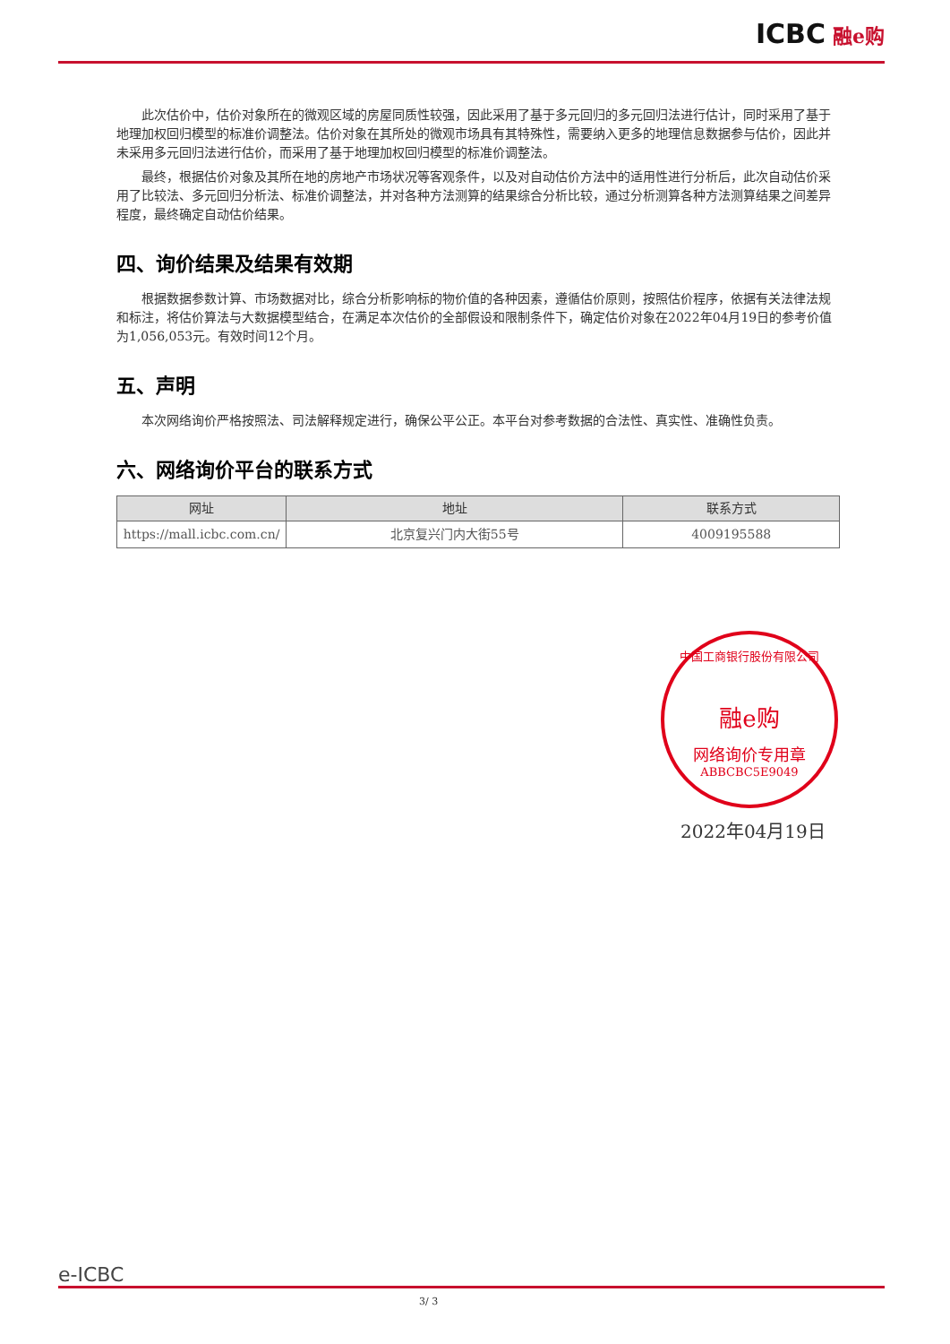ICBC 融e购
此次估价中，估价对象所在的微观区域的房屋同质性较强，因此采用了基于多元回归的多元回归法进行估计，同时采用了基于地理加权回归模型的标准价调整法。估价对象在其所处的微观市场具有其特殊性，需要纳入更多的地理信息数据参与估价，因此并未采用多元回归法进行估价，而采用了基于地理加权回归模型的标准价调整法。
最终，根据估价对象及其所在地的房地产市场状况等客观条件，以及对自动估价方法中的适用性进行分析后，此次自动估价采用了比较法、多元回归分析法、标准价调整法，并对各种方法测算的结果综合分析比较，通过分析测算各种方法测算结果之间差异程度，最终确定自动估价结果。
四、询价结果及结果有效期
根据数据参数计算、市场数据对比，综合分析影响标的物价值的各种因素，遵循估价原则，按照估价程序，依据有关法律法规和标注，将估价算法与大数据模型结合，在满足本次估价的全部假设和限制条件下，确定估价对象在2022年04月19日的参考价值为1,056,053元。有效时间12个月。
五、声明
本次网络询价严格按照法、司法解释规定进行，确保公平公正。本平台对参考数据的合法性、真实性、准确性负责。
六、网络询价平台的联系方式
| 网址 | 地址 | 联系方式 |
| --- | --- | --- |
| https://mall.icbc.com.cn/ | 北京复兴门内大街55号 | 4009195588 |
中国工商银行股份有限公司
融e购
网络询价专用章
ABBCBC5E9049
2022年04月19日
e-ICBC
3/ 3